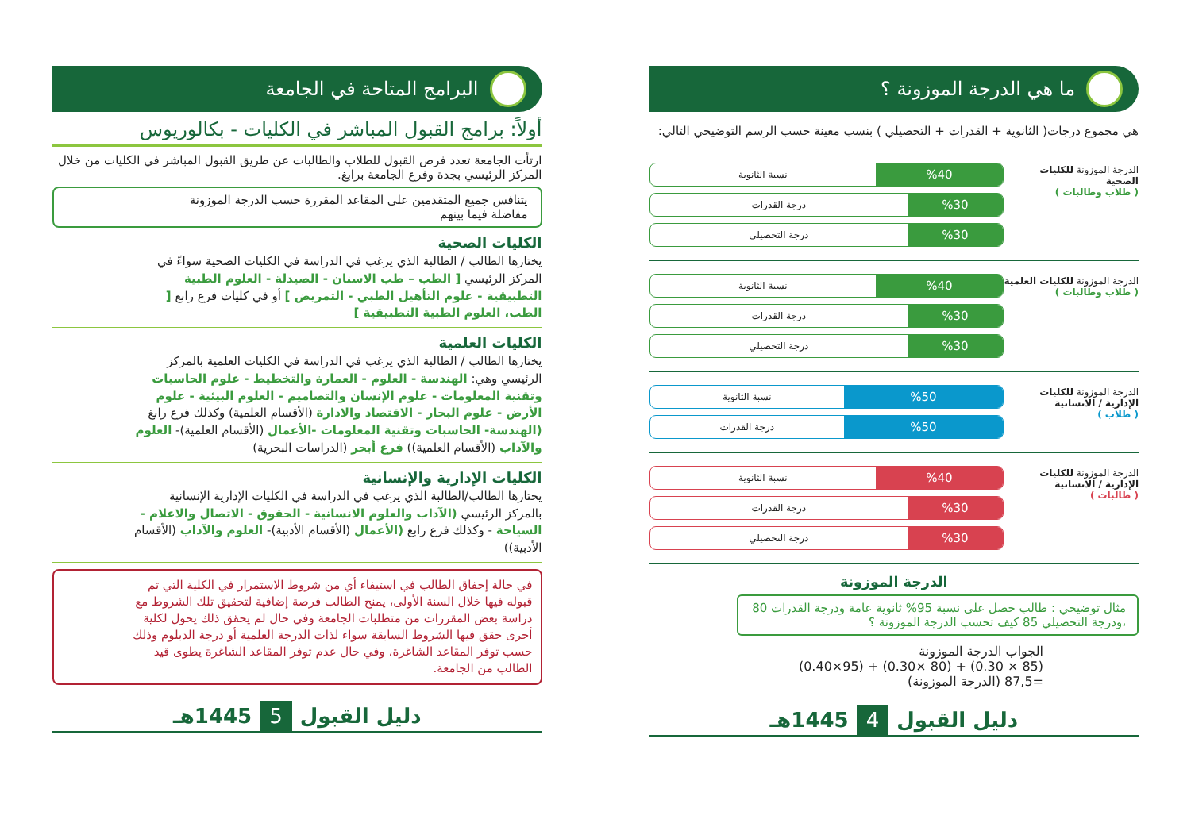ما هي الدرجة الموزونة ؟
هي مجموع درجات( الثانوية + القدرات + التحصيلي ) بنسب معينة حسب الرسم التوضيحي التالي:
الدرجة الموزونة للكليات الصحية
( طلاب وطالبات )
%40 نسبة الثانوية
%30 درجة القدرات
%30 درجة التحصيلي
الدرجة الموزونة للكليات العلمية
( طلاب وطالبات )
%40 نسبة الثانوية
%30 درجة القدرات
%30 درجة التحصيلي
الدرجة الموزونة للكليات الإدارية / الانسانية
( طلاب )
%50 نسبة الثانوية
%50 درجة القدرات
الدرجة الموزونة للكليات الإدارية / الانسانية
( طالبات )
%40 نسبة الثانوية
%30 درجة القدرات
%30 درجة التحصيلي
الدرجة الموزونة
مثال توضيحي : طالب حصل على نسبة 95% ثانوية عامة ودرجة القدرات 80 ،ودرجة التحصيلي 85 كيف تحسب الدرجة الموزونة ؟
الجواب الدرجة الموزونة
(85 × 0.30) + (80 ×0.30) + (95×0.40)
=87,5 (الدرجة الموزونة)
دليل القبول 4 1445هـ
البرامج المتاحة في الجامعة
أولاً: برامج القبول المباشر في الكليات - بكالوريوس
ارتأت الجامعة تعدد فرص القبول للطلاب والطالبات عن طريق القبول المباشر في الكليات من خلال المركز الرئيسي بجدة وفرع الجامعة برابغ.
يتنافس جميع المتقدمين على المقاعد المقررة حسب الدرجة الموزونة مفاضلة فيما بينهم
الكليات الصحية
يختارها الطالب / الطالبة الذي يرغب في الدراسة في الكليات الصحية سواءً في المركز الرئيسي [ الطب – طب الاسنان - الصيدلة - العلوم الطبية التطبيقية - علوم التأهيل الطبي - التمريض ] أو في كليات فرع رابغ [ الطب، العلوم الطبية التطبيقية ]
الكليات العلمية
يختارها الطالب / الطالبة الذي يرغب في الدراسة في الكليات العلمية بالمركز الرئيسي وهي: الهندسة - العلوم - العمارة والتخطيط - علوم الحاسبات وتقنية المعلومات - علوم الإنسان والتصاميم - العلوم البيئية - علوم الأرض - علوم البحار - الاقتصاد والادارة (الأقسام العلمية) وكذلك فرع رابغ (الهندسة- الحاسبات وتقنية المعلومات -الأعمال (الأقسام العلمية)- العلوم والآداب (الأقسام العلمية)) فرع أبحر (الدراسات البحرية)
الكليات الإدارية والإنسانية
يختارها الطالب/الطالبة الذي يرغب في الدراسة في الكليات الإدارية الإنسانية بالمركز الرئيسي (الآداب والعلوم الانسانية - الحقوق - الاتصال والاعلام - السياحة - وكذلك فرع رابغ (الأعمال (الأقسام الأدبية)- العلوم والآداب (الأقسام الأدبية))
في حالة إخفاق الطالب في استيفاء أي من شروط الاستمرار في الكلية التي تم قبوله فيها خلال السنة الأولى، يمنح الطالب فرصة إضافية لتحقيق تلك الشروط مع دراسة بعض المقررات من متطلبات الجامعة وفي حال لم يحقق ذلك يحول لكلية أخرى حقق فيها الشروط السابقة سواء لذات الدرجة العلمية أو درجة الدبلوم وذلك حسب توفر المقاعد الشاغرة، وفي حال عدم توفر المقاعد الشاغرة يطوى قيد الطالب من الجامعة.
دليل القبول 5 1445هـ